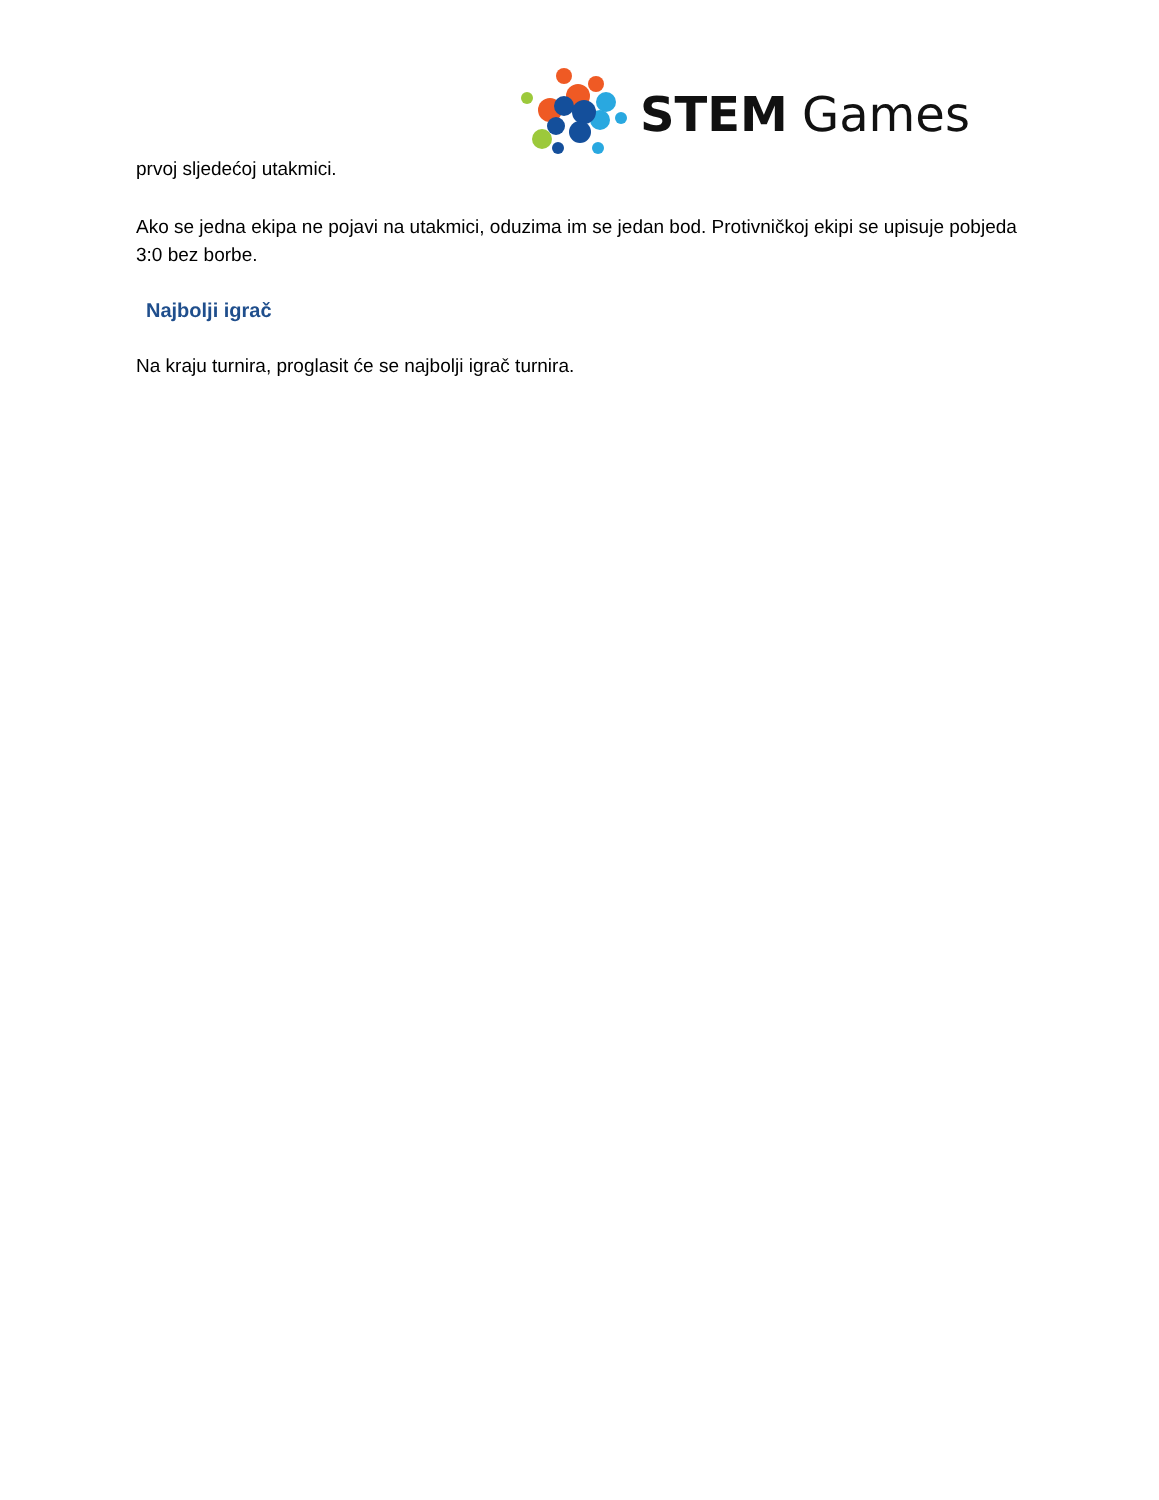STEM
Games
prvoj sljedećoj utakmici.
Ako se jedna ekipa ne pojavi na utakmici, oduzima im se jedan bod. Protivničkoj ekipi se upisuje pobjeda 3:0 bez borbe.
Najbolji igrač
Na kraju turnira, proglasit će se najbolji igrač turnira.